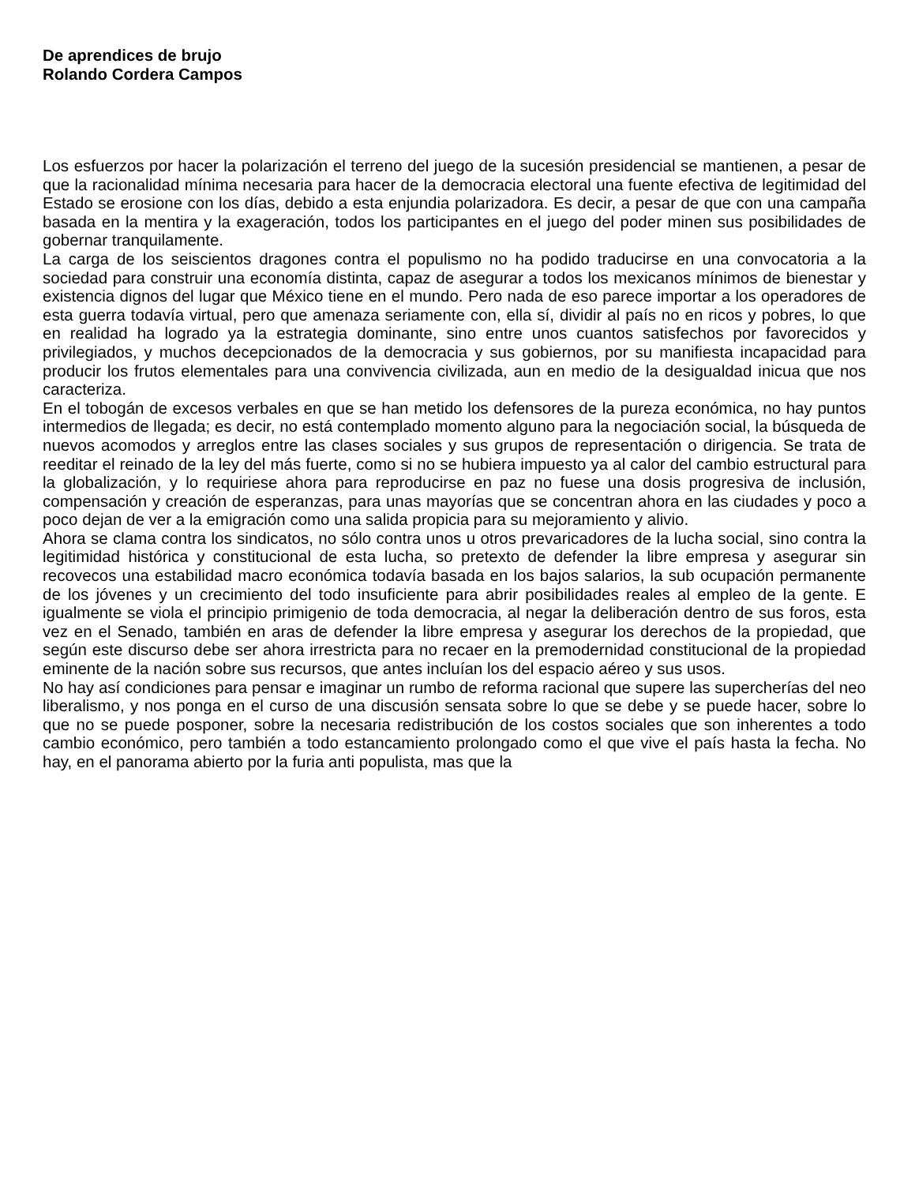De aprendices de brujo
Rolando Cordera Campos
Los esfuerzos por hacer la polarización el terreno del juego de la sucesión presidencial se mantienen, a pesar de que la racionalidad mínima necesaria para hacer de la democracia electoral una fuente efectiva de legitimidad del Estado se erosione con los días, debido a esta enjundia polarizadora. Es decir, a pesar de que con una campaña basada en la mentira y la exageración, todos los participantes en el juego del poder minen sus posibilidades de gobernar tranquilamente.
La carga de los seiscientos dragones contra el populismo no ha podido traducirse en una convocatoria a la sociedad para construir una economía distinta, capaz de asegurar a todos los mexicanos mínimos de bienestar y existencia dignos del lugar que México tiene en el mundo. Pero nada de eso parece importar a los operadores de esta guerra todavía virtual, pero que amenaza seriamente con, ella sí, dividir al país no en ricos y pobres, lo que en realidad ha logrado ya la estrategia dominante, sino entre unos cuantos satisfechos por favorecidos y privilegiados, y muchos decepcionados de la democracia y sus gobiernos, por su manifiesta incapacidad para producir los frutos elementales para una convivencia civilizada, aun en medio de la desigualdad inicua que nos caracteriza.
En el tobogán de excesos verbales en que se han metido los defensores de la pureza económica, no hay puntos intermedios de llegada; es decir, no está contemplado momento alguno para la negociación social, la búsqueda de nuevos acomodos y arreglos entre las clases sociales y sus grupos de representación o dirigencia. Se trata de reeditar el reinado de la ley del más fuerte, como si no se hubiera impuesto ya al calor del cambio estructural para la globalización, y lo requiriese ahora para reproducirse en paz no fuese una dosis progresiva de inclusión, compensación y creación de esperanzas, para unas mayorías que se concentran ahora en las ciudades y poco a poco dejan de ver a la emigración como una salida propicia para su mejoramiento y alivio.
Ahora se clama contra los sindicatos, no sólo contra unos u otros prevaricadores de la lucha social, sino contra la legitimidad histórica y constitucional de esta lucha, so pretexto de defender la libre empresa y asegurar sin recovecos una estabilidad macro económica todavía basada en los bajos salarios, la sub ocupación permanente de los jóvenes y un crecimiento del todo insuficiente para abrir posibilidades reales al empleo de la gente. E igualmente se viola el principio primigenio de toda democracia, al negar la deliberación dentro de sus foros, esta vez en el Senado, también en aras de defender la libre empresa y asegurar los derechos de la propiedad, que según este discurso debe ser ahora irrestricta para no recaer en la premodernidad constitucional de la propiedad eminente de la nación sobre sus recursos, que antes incluían los del espacio aéreo y sus usos.
No hay así condiciones para pensar e imaginar un rumbo de reforma racional que supere las supercherías del neo liberalismo, y nos ponga en el curso de una discusión sensata sobre lo que se debe y se puede hacer, sobre lo que no se puede posponer, sobre la necesaria redistribución de los costos sociales que son inherentes a todo cambio económico, pero también a todo estancamiento prolongado como el que vive el país hasta la fecha. No hay, en el panorama abierto por la furia anti populista, mas que la